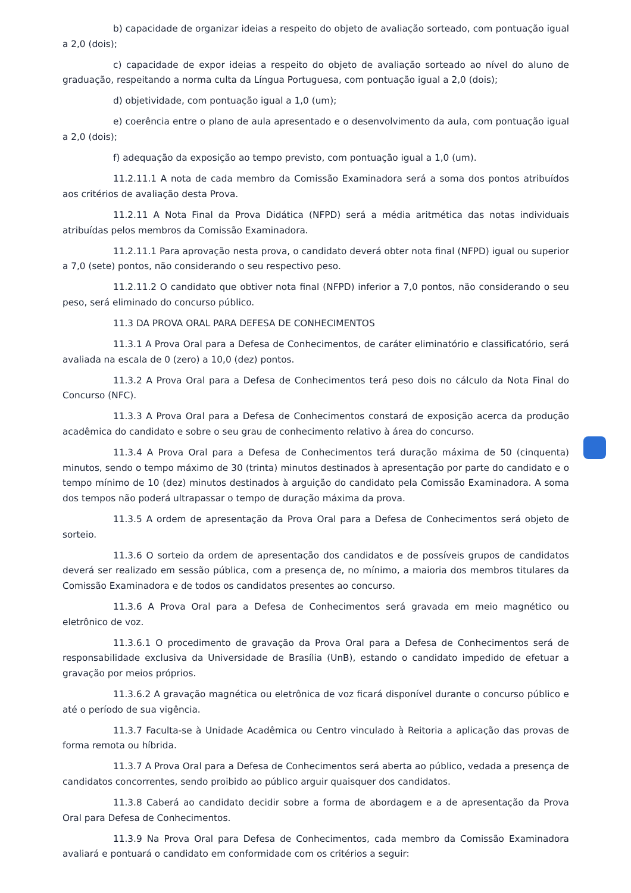b) capacidade de organizar ideias a respeito do objeto de avaliação sorteado, com pontuação igual a 2,0 (dois);
c) capacidade de expor ideias a respeito do objeto de avaliação sorteado ao nível do aluno de graduação, respeitando a norma culta da Língua Portuguesa, com pontuação igual a 2,0 (dois);
d) objetividade, com pontuação igual a 1,0 (um);
e) coerência entre o plano de aula apresentado e o desenvolvimento da aula, com pontuação igual a 2,0 (dois);
f) adequação da exposição ao tempo previsto, com pontuação igual a 1,0 (um).
11.2.11.1 A nota de cada membro da Comissão Examinadora será a soma dos pontos atribuídos aos critérios de avaliação desta Prova.
11.2.11 A Nota Final da Prova Didática (NFPD) será a média aritmética das notas individuais atribuídas pelos membros da Comissão Examinadora.
11.2.11.1 Para aprovação nesta prova, o candidato deverá obter nota final (NFPD) igual ou superior a 7,0 (sete) pontos, não considerando o seu respectivo peso.
11.2.11.2 O candidato que obtiver nota final (NFPD) inferior a 7,0 pontos, não considerando o seu peso, será eliminado do concurso público.
11.3 DA PROVA ORAL PARA DEFESA DE CONHECIMENTOS
11.3.1 A Prova Oral para a Defesa de Conhecimentos, de caráter eliminatório e classificatório, será avaliada na escala de 0 (zero) a 10,0 (dez) pontos.
11.3.2 A Prova Oral para a Defesa de Conhecimentos terá peso dois no cálculo da Nota Final do Concurso (NFC).
11.3.3 A Prova Oral para a Defesa de Conhecimentos constará de exposição acerca da produção acadêmica do candidato e sobre o seu grau de conhecimento relativo à área do concurso.
11.3.4 A Prova Oral para a Defesa de Conhecimentos terá duração máxima de 50 (cinquenta) minutos, sendo o tempo máximo de 30 (trinta) minutos destinados à apresentação por parte do candidato e o tempo mínimo de 10 (dez) minutos destinados à arguição do candidato pela Comissão Examinadora. A soma dos tempos não poderá ultrapassar o tempo de duração máxima da prova.
11.3.5 A ordem de apresentação da Prova Oral para a Defesa de Conhecimentos será objeto de sorteio.
11.3.6 O sorteio da ordem de apresentação dos candidatos e de possíveis grupos de candidatos deverá ser realizado em sessão pública, com a presença de, no mínimo, a maioria dos membros titulares da Comissão Examinadora e de todos os candidatos presentes ao concurso.
11.3.6 A Prova Oral para a Defesa de Conhecimentos será gravada em meio magnético ou eletrônico de voz.
11.3.6.1 O procedimento de gravação da Prova Oral para a Defesa de Conhecimentos será de responsabilidade exclusiva da Universidade de Brasília (UnB), estando o candidato impedido de efetuar a gravação por meios próprios.
11.3.6.2 A gravação magnética ou eletrônica de voz ficará disponível durante o concurso público e até o período de sua vigência.
11.3.7 Faculta-se à Unidade Acadêmica ou Centro vinculado à Reitoria a aplicação das provas de forma remota ou híbrida.
11.3.7 A Prova Oral para a Defesa de Conhecimentos será aberta ao público, vedada a presença de candidatos concorrentes, sendo proibido ao público arguir quaisquer dos candidatos.
11.3.8 Caberá ao candidato decidir sobre a forma de abordagem e a de apresentação da Prova Oral para Defesa de Conhecimentos.
11.3.9 Na Prova Oral para Defesa de Conhecimentos, cada membro da Comissão Examinadora avaliará e pontuará o candidato em conformidade com os critérios a seguir: